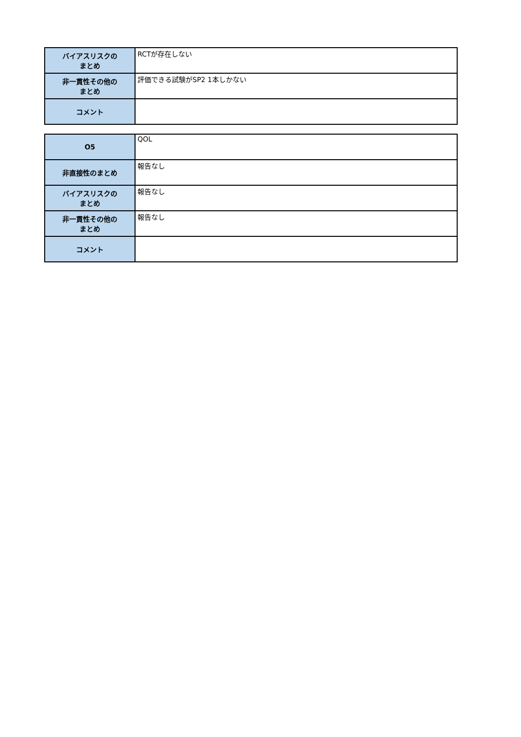| バイアスリスクの まとめ | RCTが存在しない |
| 非一貫性その他の まとめ | 評価できる試験がSP2 1本しかない |
| コメント | |
| O5 | QOL |
| 非直接性のまとめ | 報告なし |
| バイアスリスクの まとめ | 報告なし |
| 非一貫性その他の まとめ | 報告なし |
| コメント | |